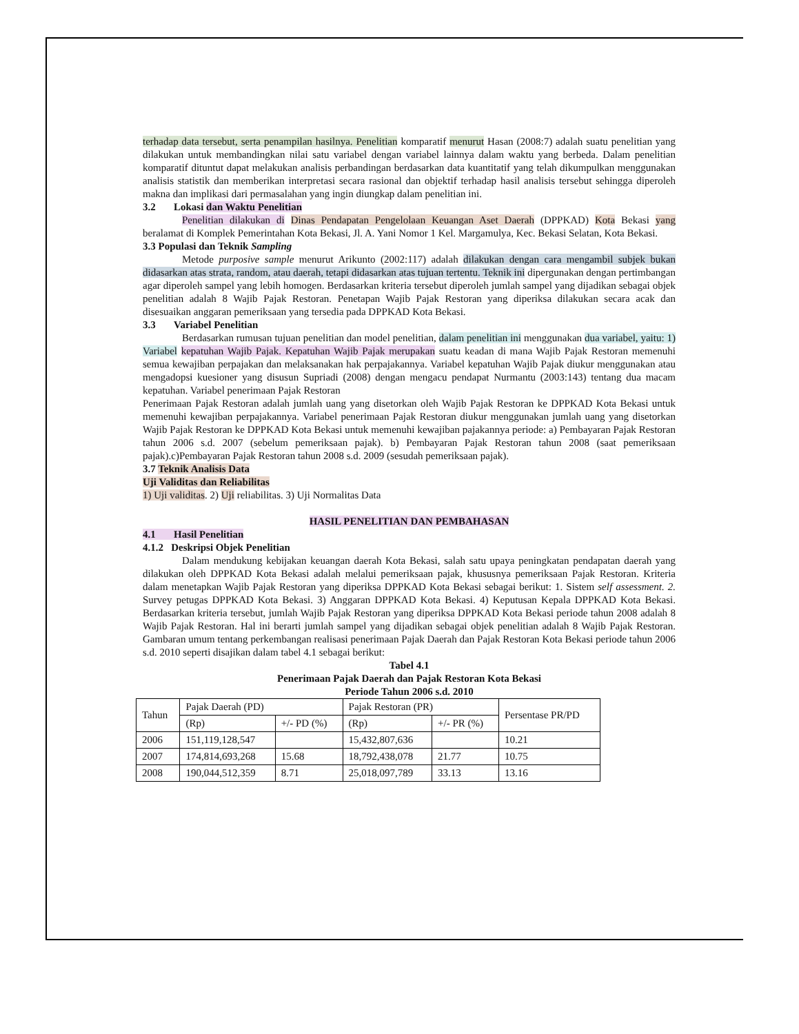terhadap data tersebut, serta penampilan hasilnya. Penelitian komparatif menurut Hasan (2008:7) adalah suatu penelitian yang dilakukan untuk membandingkan nilai satu variabel dengan variabel lainnya dalam waktu yang berbeda. Dalam penelitian komparatif dituntut dapat melakukan analisis perbandingan berdasarkan data kuantitatif yang telah dikumpulkan menggunakan analisis statistik dan memberikan interpretasi secara rasional dan objektif terhadap hasil analisis tersebut sehingga diperoleh makna dan implikasi dari permasalahan yang ingin diungkap dalam penelitian ini.
3.2 Lokasi dan Waktu Penelitian
Penelitian dilakukan di Dinas Pendapatan Pengelolaan Keuangan Aset Daerah (DPPKAD) Kota Bekasi yang beralamat di Komplek Pemerintahan Kota Bekasi, Jl. A. Yani Nomor 1 Kel. Margamulya, Kec. Bekasi Selatan, Kota Bekasi.
3.3 Populasi dan Teknik Sampling
Metode purposive sample menurut Arikunto (2002:117) adalah dilakukan dengan cara mengambil subjek bukan didasarkan atas strata, random, atau daerah, tetapi didasarkan atas tujuan tertentu. Teknik ini dipergunakan dengan pertimbangan agar diperoleh sampel yang lebih homogen. Berdasarkan kriteria tersebut diperoleh jumlah sampel yang dijadikan sebagai objek penelitian adalah 8 Wajib Pajak Restoran. Penetapan Wajib Pajak Restoran yang diperiksa dilakukan secara acak dan disesuaikan anggaran pemeriksaan yang tersedia pada DPPKAD Kota Bekasi.
3.3 Variabel Penelitian
Berdasarkan rumusan tujuan penelitian dan model penelitian, dalam penelitian ini menggunakan dua variabel, yaitu: 1) Variabel kepatuhan Wajib Pajak. Kepatuhan Wajib Pajak merupakan suatu keadan di mana Wajib Pajak Restoran memenuhi semua kewajiban perpajakan dan melaksanakan hak perpajakannya. Variabel kepatuhan Wajib Pajak diukur menggunakan atau mengadopsi kuesioner yang disusun Supriadi (2008) dengan mengacu pendapat Nurmantu (2003:143) tentang dua macam kepatuhan. Variabel penerimaan Pajak Restoran
Penerimaan Pajak Restoran adalah jumlah uang yang disetorkan oleh Wajib Pajak Restoran ke DPPKAD Kota Bekasi untuk memenuhi kewajiban perpajakannya. Variabel penerimaan Pajak Restoran diukur menggunakan jumlah uang yang disetorkan Wajib Pajak Restoran ke DPPKAD Kota Bekasi untuk memenuhi kewajiban pajakannya periode: a) Pembayaran Pajak Restoran tahun 2006 s.d. 2007 (sebelum pemeriksaan pajak). b) Pembayaran Pajak Restoran tahun 2008 (saat pemeriksaan pajak).c)Pembayaran Pajak Restoran tahun 2008 s.d. 2009 (sesudah pemeriksaan pajak).
3.7 Teknik Analisis Data
Uji Validitas dan Reliabilitas
1) Uji validitas. 2) Uji reliabilitas. 3) Uji Normalitas Data
HASIL PENELITIAN DAN PEMBAHASAN
4.1 Hasil Penelitian
4.1.2 Deskripsi Objek Penelitian
Dalam mendukung kebijakan keuangan daerah Kota Bekasi, salah satu upaya peningkatan pendapatan daerah yang dilakukan oleh DPPKAD Kota Bekasi adalah melalui pemeriksaan pajak, khususnya pemeriksaan Pajak Restoran. Kriteria dalam menetapkan Wajib Pajak Restoran yang diperiksa DPPKAD Kota Bekasi sebagai berikut: 1. Sistem self assessment. 2. Survey petugas DPPKAD Kota Bekasi. 3) Anggaran DPPKAD Kota Bekasi. 4) Keputusan Kepala DPPKAD Kota Bekasi. Berdasarkan kriteria tersebut, jumlah Wajib Pajak Restoran yang diperiksa DPPKAD Kota Bekasi periode tahun 2008 adalah 8 Wajib Pajak Restoran. Hal ini berarti jumlah sampel yang dijadikan sebagai objek penelitian adalah 8 Wajib Pajak Restoran. Gambaran umum tentang perkembangan realisasi penerimaan Pajak Daerah dan Pajak Restoran Kota Bekasi periode tahun 2006 s.d. 2010 seperti disajikan dalam tabel 4.1 sebagai berikut:
Tabel 4.1
Penerimaan Pajak Daerah dan Pajak Restoran Kota Bekasi
Periode Tahun 2006 s.d. 2010
| Tahun | Pajak Daerah (PD) | | Pajak Restoran (PR) | | Persentase PR/PD |
| --- | --- | --- | --- | --- | --- |
| | (Rp) | +/- PD (%) | (Rp) | +/- PR (%) | |
| 2006 | 151,119,128,547 | | 15,432,807,636 | | 10.21 |
| 2007 | 174,814,693,268 | 15.68 | 18,792,438,078 | 21.77 | 10.75 |
| 2008 | 190,044,512,359 | 8.71 | 25,018,097,789 | 33.13 | 13.16 |